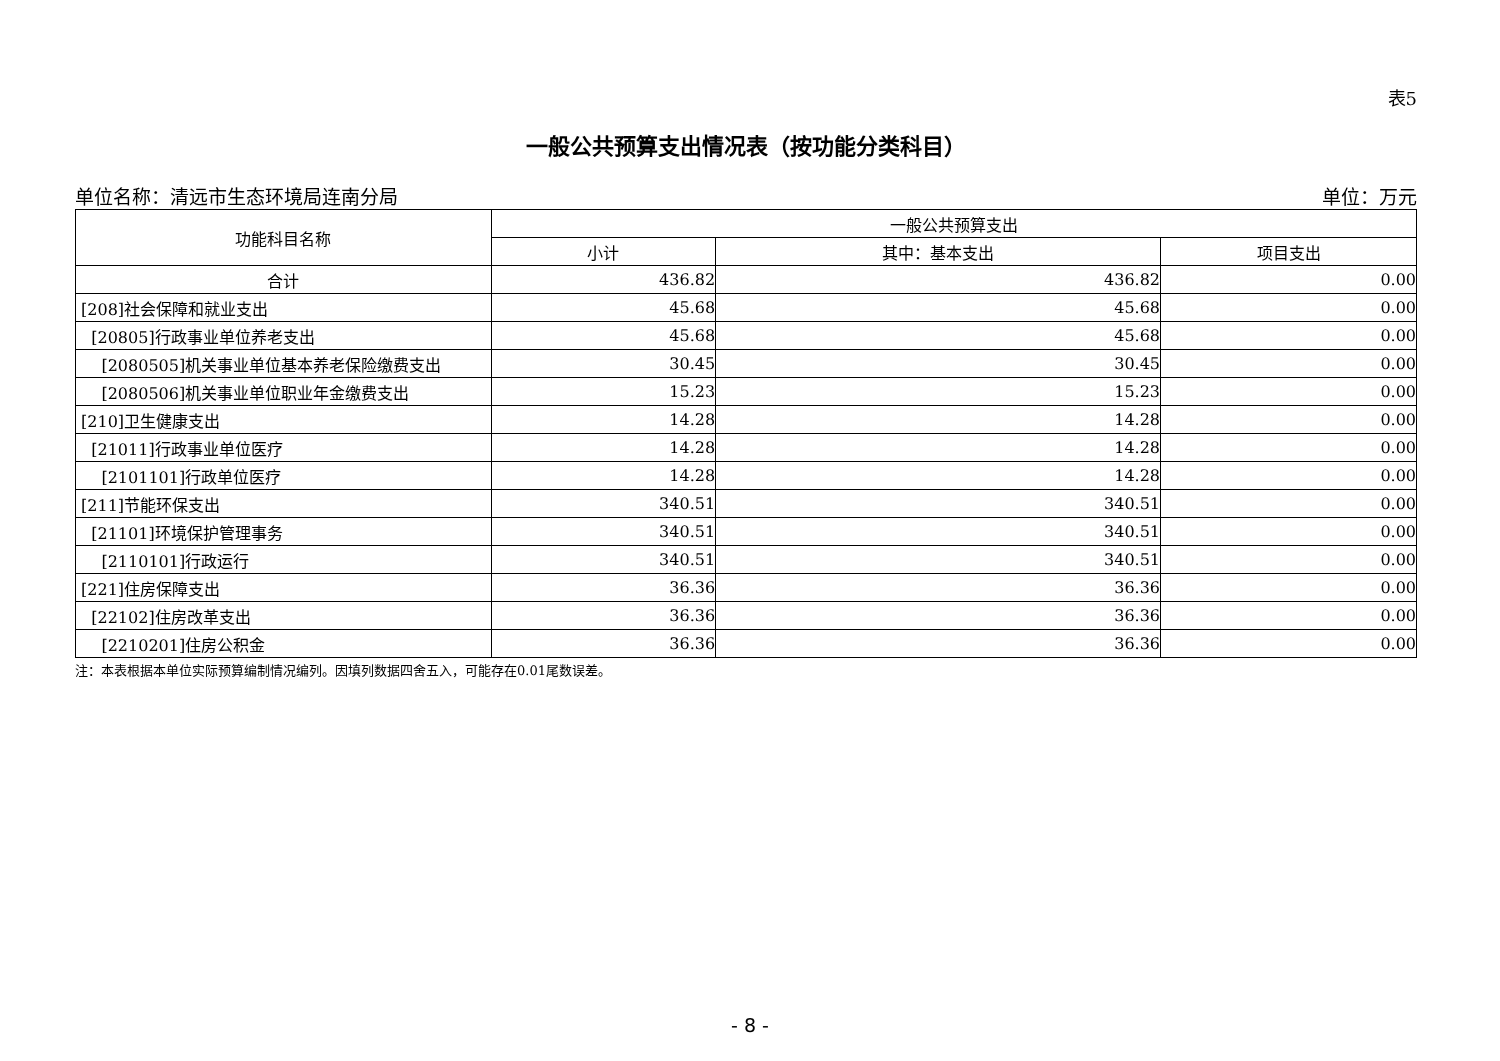表5
一般公共预算支出情况表（按功能分类科目）
单位名称：清远市生态环境局连南分局 单位：万元
| 功能科目名称 | 一般公共预算支出 | | |
| --- | --- | --- | --- |
| | 小计 | 其中：基本支出 | 项目支出 |
| 合计 | 436.82 | 436.82 | 0.00 |
| [208]社会保障和就业支出 | 45.68 | 45.68 | 0.00 |
| [20805]行政事业单位养老支出 | 45.68 | 45.68 | 0.00 |
| [2080505]机关事业单位基本养老保险缴费支出 | 30.45 | 30.45 | 0.00 |
| [2080506]机关事业单位职业年金缴费支出 | 15.23 | 15.23 | 0.00 |
| [210]卫生健康支出 | 14.28 | 14.28 | 0.00 |
| [21011]行政事业单位医疗 | 14.28 | 14.28 | 0.00 |
| [2101101]行政单位医疗 | 14.28 | 14.28 | 0.00 |
| [211]节能环保支出 | 340.51 | 340.51 | 0.00 |
| [21101]环境保护管理事务 | 340.51 | 340.51 | 0.00 |
| [2110101]行政运行 | 340.51 | 340.51 | 0.00 |
| [221]住房保障支出 | 36.36 | 36.36 | 0.00 |
| [22102]住房改革支出 | 36.36 | 36.36 | 0.00 |
| [2210201]住房公积金 | 36.36 | 36.36 | 0.00 |
注：本表根据本单位实际预算编制情况编列。因填列数据四舍五入，可能存在0.01尾数误差。
- 8 -